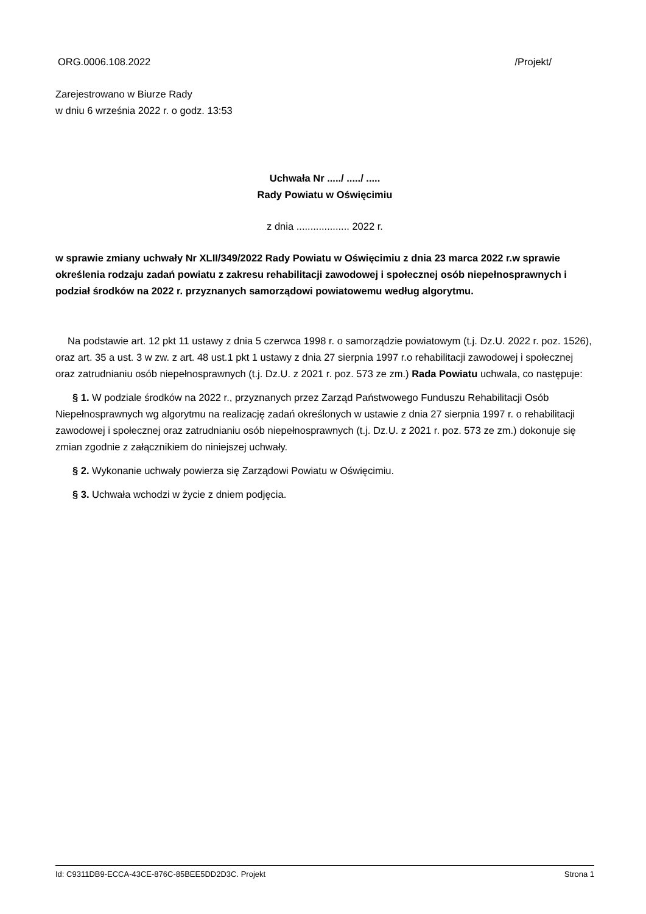ORG.0006.108.2022 /Projekt/
Zarejestrowano w Biurze Rady
w dniu 6 września 2022 r. o godz. 13:53
Uchwała Nr ...../ ...../ .....
Rady Powiatu w Oświęcimiu
z dnia ................... 2022 r.
w sprawie zmiany uchwały Nr XLII/349/2022 Rady Powiatu w Oświęcimiu z dnia 23 marca 2022 r.w sprawie określenia rodzaju zadań powiatu z zakresu rehabilitacji zawodowej i społecznej osób niepełnosprawnych i podział środków na 2022 r. przyznanych samorządowi powiatowemu według algorytmu.
Na podstawie art. 12 pkt 11 ustawy z dnia 5 czerwca 1998 r. o samorządzie powiatowym (t.j. Dz.U. 2022 r. poz. 1526), oraz art. 35 a ust. 3 w zw. z art. 48 ust.1 pkt 1 ustawy z dnia 27 sierpnia 1997 r.o rehabilitacji zawodowej i społecznej oraz zatrudnianiu osób niepełnosprawnych (t.j. Dz.U. z 2021 r. poz. 573 ze zm.) Rada Powiatu uchwala, co następuje:
§ 1. W podziale środków na 2022 r., przyznanych przez Zarząd Państwowego Funduszu Rehabilitacji Osób Niepełnosprawnych wg algorytmu na realizację zadań określonych w ustawie z dnia 27 sierpnia 1997 r. o rehabilitacji zawodowej i społecznej oraz zatrudnianiu osób niepełnosprawnych (t.j. Dz.U. z 2021 r. poz. 573 ze zm.) dokonuje się zmian zgodnie z załącznikiem do niniejszej uchwały.
§ 2. Wykonanie uchwały powierza się Zarządowi Powiatu w Oświęcimiu.
§ 3. Uchwała wchodzi w życie z dniem podjęcia.
Id: C9311DB9-ECCA-43CE-876C-85BEE5DD2D3C. Projekt Strona 1